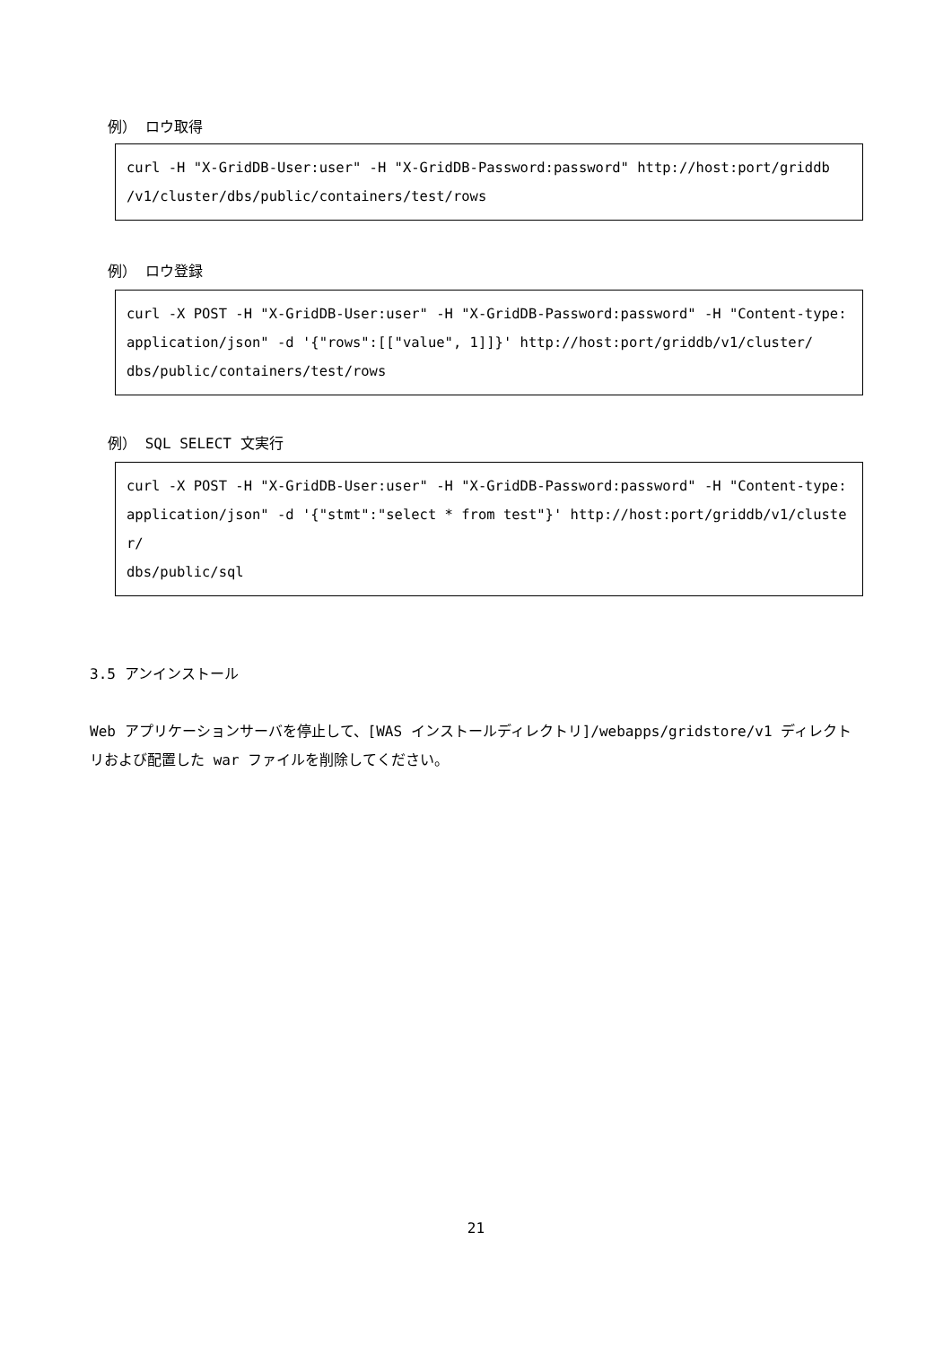例） ロウ取得
curl -H "X-GridDB-User:user" -H "X-GridDB-Password:password" http://host:port/griddb
/v1/cluster/dbs/public/containers/test/rows
例） ロウ登録
curl -X POST -H "X-GridDB-User:user" -H "X-GridDB-Password:password" -H "Content-type:
application/json" -d '{"rows":[["value", 1]]}' http://host:port/griddb/v1/cluster/
dbs/public/containers/test/rows
例） SQL SELECT 文実行
curl -X POST -H "X-GridDB-User:user" -H "X-GridDB-Password:password" -H "Content-type:
application/json" -d '{"stmt":"select * from test"}' http://host:port/griddb/v1/cluster/
dbs/public/sql
3.5 アンインストール
Web アプリケーションサーバを停止して、[WAS インストールディレクトリ]/webapps/gridstore/v1 ディレクトリおよび配置した war ファイルを削除してください。
21